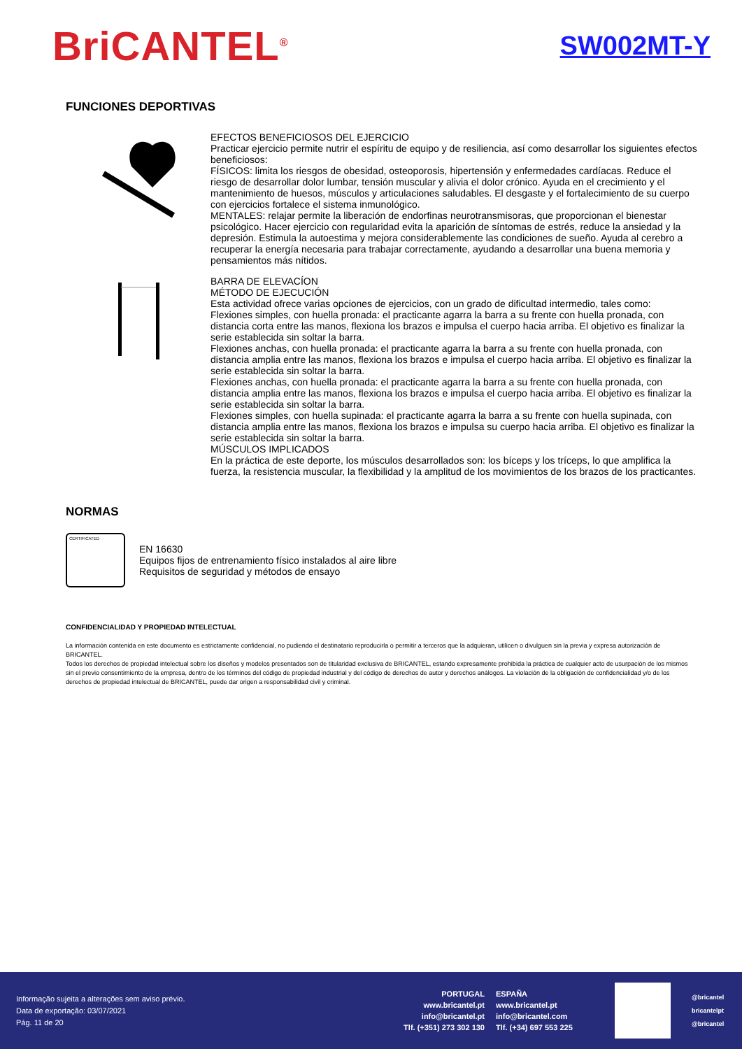BriCANTEL<sup>®</sup>
SW002MT-Y
FUNCIONES DEPORTIVAS
EFECTOS BENEFICIOSOS DEL EJERCICIO
Practicar ejercicio permite nutrir el espíritu de equipo y de resiliencia, así como desarrollar los siguientes efectos beneficiosos:
FÍSICOS: limita los riesgos de obesidad, osteoporosis, hipertensión y enfermedades cardíacas. Reduce el riesgo de desarrollar dolor lumbar, tensión muscular y alivia el dolor crónico. Ayuda en el crecimiento y el mantenimiento de huesos, músculos y articulaciones saludables. El desgaste y el fortalecimiento de su cuerpo con ejercicios fortalece el sistema inmunológico.
MENTALES: relajar permite la liberación de endorfinas neurotransmisoras, que proporcionan el bienestar psicológico. Hacer ejercicio con regularidad evita la aparición de síntomas de estrés, reduce la ansiedad y la depresión. Estimula la autoestima y mejora considerablemente las condiciones de sueño. Ayuda al cerebro a recuperar la energía necesaria para trabajar correctamente, ayudando a desarrollar una buena memoria y pensamientos más nítidos.
BARRA DE ELEVACÍON
MÉTODO DE EJECUCIÓN
Esta actividad ofrece varias opciones de ejercicios, con un grado de dificultad intermedio, tales como:
Flexiones simples, con huella pronada: el practicante agarra la barra a su frente con huella pronada, con distancia corta entre las manos, flexiona los brazos e impulsa el cuerpo hacia arriba. El objetivo es finalizar la serie establecida sin soltar la barra.
Flexiones anchas, con huella pronada: el practicante agarra la barra a su frente con huella pronada, con distancia amplia entre las manos, flexiona los brazos e impulsa el cuerpo hacia arriba. El objetivo es finalizar la serie establecida sin soltar la barra.
Flexiones anchas, con huella pronada: el practicante agarra la barra a su frente con huella pronada, con distancia amplia entre las manos, flexiona los brazos e impulsa el cuerpo hacia arriba. El objetivo es finalizar la serie establecida sin soltar la barra.
Flexiones simples, con huella supinada: el practicante agarra la barra a su frente con huella supinada, con distancia amplia entre las manos, flexiona los brazos e impulsa su cuerpo hacia arriba. El objetivo es finalizar la serie establecida sin soltar la barra.
MÚSCULOS IMPLICADOS
En la práctica de este deporte, los músculos desarrollados son: los bíceps y los tríceps, lo que amplifica la fuerza, la resistencia muscular, la flexibilidad y la amplitud de los movimientos de los brazos de los practicantes.
NORMAS
CERTIFICATED
EN 16630
Equipos fijos de entrenamiento físico instalados al aire libre
Requisitos de seguridad y métodos de ensayo
CONFIDENCIALIDAD Y PROPIEDAD INTELECTUAL
La información contenida en este documento es estrictamente confidencial, no pudiendo el destinatario reproducirla o permitir a terceros que la adquieran, utilicen o divulguen sin la previa y expresa autorización de BRICANTEL.
Todos los derechos de propiedad intelectual sobre los diseños y modelos presentados son de titularidad exclusiva de BRICANTEL, estando expresamente prohibida la práctica de cualquier acto de usurpación de los mismos sin el previo consentimiento de la empresa, dentro de los términos del código de propiedad industrial y del código de derechos de autor y derechos análogos. La violación de la obligación de confidencialidad y/o de los derechos de propiedad intelectual de BRICANTEL, puede dar origen a responsabilidad civil y criminal.
Informação sujeita a alterações sem aviso prévio.
Data de exportação: 03/07/2021
Pág. 11 de 20
PORTUGAL
www.bricantel.pt
info@bricantel.pt
Tlf. (+351) 273 302 130
ESPAÑA
www.bricantel.pt
info@bricantel.com
Tlf. (+34) 697 553 225
@bricantel
bricantelpt
@bricantel